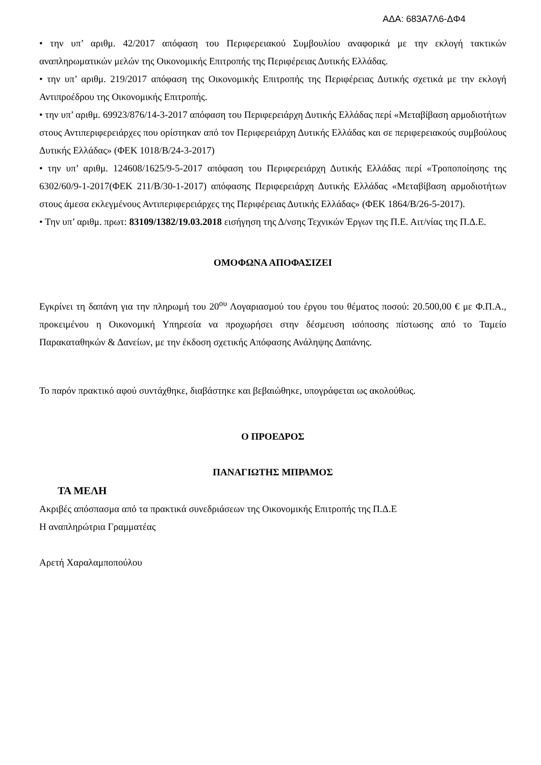ΑΔΑ: 683Α7Λ6-ΔΦ4
• την υπ’ αριθμ. 42/2017 απόφαση του Περιφερειακού Συμβουλίου αναφορικά με την εκλογή τακτικών αναπληρωματικών μελών της Οικονομικής Επιτροπής της Περιφέρειας Δυτικής Ελλάδας.
• την υπ’ αριθμ. 219/2017 απόφαση της Οικονομικής Επιτροπής της Περιφέρειας Δυτικής σχετικά με την εκλογή Αντιπροέδρου της Οικονομικής Επιτροπής.
• την υπ’ αριθμ. 69923/876/14-3-2017 απόφαση του Περιφερειάρχη Δυτικής Ελλάδας περί «Μεταβίβαση αρμοδιοτήτων στους Αντιπεριφερειάρχες που ορίστηκαν από τον Περιφερειάρχη Δυτικής Ελλάδας και σε περιφερειακούς συμβούλους Δυτικής Ελλάδας» (ΦΕΚ 1018/Β/24-3-2017)
• την υπ’ αριθμ. 124608/1625/9-5-2017 απόφαση του Περιφερειάρχη Δυτικής Ελλάδας περί «Τροποποίησης της 6302/60/9-1-2017(ΦΕΚ 211/Β/30-1-2017) απόφασης Περιφερειάρχη Δυτικής Ελλάδας «Μεταβίβαση αρμοδιοτήτων στους άμεσα εκλεγμένους Αντιπεριφερειάρχες της Περιφέρειας Δυτικής Ελλάδας» (ΦΕΚ 1864/Β/26-5-2017).
• Την υπ’ αριθμ. πρωτ: 83109/1382/19.03.2018 εισήγηση της Δ/νσης Τεχνικών Έργων της Π.Ε. Αιτ/νίας της Π.Δ.Ε.
ΟΜΟΦΩΝΑ ΑΠΟΦΑΣΙΖΕΙ
Εγκρίνει τη δαπάνη για την πληρωμή του 20<sup>ου</sup> Λογαριασμού του έργου του θέματος ποσού: 20.500,00 € με Φ.Π.Α., προκειμένου η Οικονομική Υπηρεσία να προχωρήσει στην δέσμευση ισόποσης πίστωσης από το Ταμείο Παρακαταθηκών & Δανείων, με την έκδοση σχετικής Απόφασης Ανάληψης Δαπάνης.
Το παρόν πρακτικό αφού συντάχθηκε, διαβάστηκε και βεβαιώθηκε, υπογράφεται ως ακολούθως.
Ο ΠΡΟΕΔΡΟΣ
ΠΑΝΑΓΙΩΤΗΣ ΜΠΡΑΜΟΣ
ΤΑ ΜΕΛΗ
Ακριβές απόσπασμα από τα πρακτικά συνεδριάσεων της Οικονομικής Επιτροπής της Π.Δ.Ε
Η αναπληρώτρια Γραμματέας
Αρετή Χαραλαμποπούλου